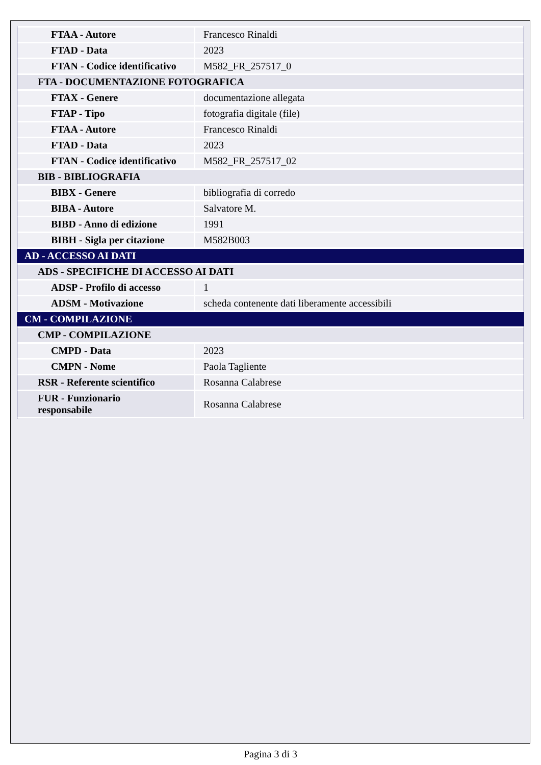| FTAA - Autore | Francesco Rinaldi |
| FTAD - Data | 2023 |
| FTAN - Codice identificativo | M582_FR_257517_0 |
| FTA - DOCUMENTAZIONE FOTOGRAFICA | |
| FTAX - Genere | documentazione allegata |
| FTAP - Tipo | fotografia digitale (file) |
| FTAA - Autore | Francesco Rinaldi |
| FTAD - Data | 2023 |
| FTAN - Codice identificativo | M582_FR_257517_02 |
| BIB - BIBLIOGRAFIA | |
| BIBX - Genere | bibliografia di corredo |
| BIBA - Autore | Salvatore M. |
| BIBD - Anno di edizione | 1991 |
| BIBH - Sigla per citazione | M582B003 |
| AD - ACCESSO AI DATI | |
| ADS - SPECIFICHE DI ACCESSO AI DATI | |
| ADSP - Profilo di accesso | 1 |
| ADSM - Motivazione | scheda contenente dati liberamente accessibili |
| CM - COMPILAZIONE | |
| CMP - COMPILAZIONE | |
| CMPD - Data | 2023 |
| CMPN - Nome | Paola Tagliente |
| RSR - Referente scientifico | Rosanna Calabrese |
| FUR - Funzionario responsabile | Rosanna Calabrese |
Pagina 3 di 3